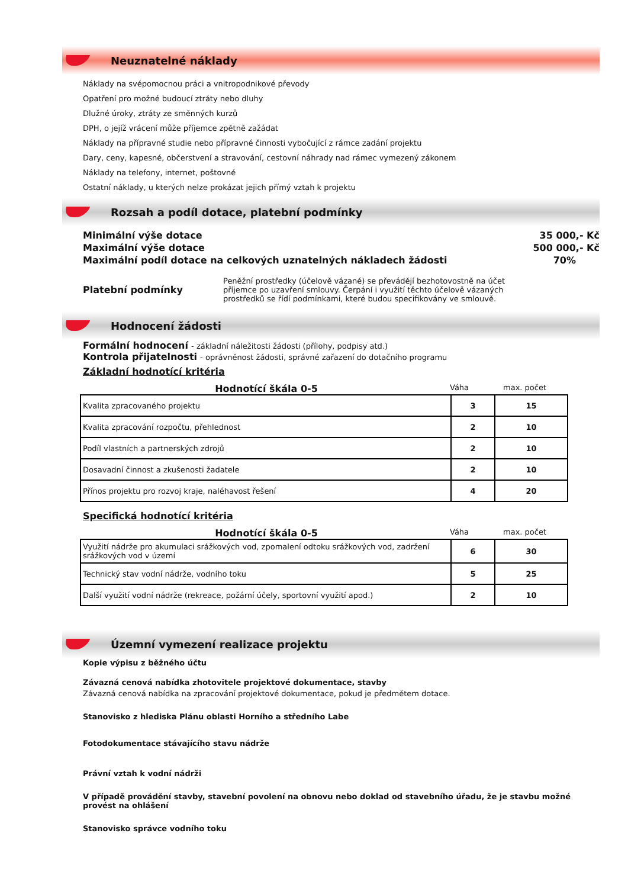Neuznatelné náklady
Náklady na svépomocnou práci a vnitropodnikové převody
Opatření pro možné budoucí ztráty nebo dluhy
Dlužné úroky, ztráty ze směnných kurzů
DPH, o jejíž vrácení může příjemce zpětně zažádat
Náklady na přípravné studie nebo přípravné činnosti vybočující z rámce zadání projektu
Dary, ceny, kapesné, občerstvení a stravování, cestovní náhrady nad rámec vymezený zákonem
Náklady na telefony, internet, poštovné
Ostatní náklady, u kterých nelze prokázat jejich přímý vztah k projektu
Rozsah a podíl dotace, platební podmínky
Minimální výše dotace 35 000,- Kč
Maximální výše dotace 500 000,- Kč
Maximální podíl dotace na celkových uznatelných nákladech žádosti 70%
Platební podmínky
Peněžní prostředky (účelově vázané) se převádějí bezhotovostně na účet příjemce po uzavření smlouvy. Čerpání i využití těchto účelově vázaných prostředků se řídí podmínkami, které budou specifikovány ve smlouvě.
Hodnocení žádosti
Formální hodnocení - základní náležitosti žádosti (přílohy, podpisy atd.)
Kontrola přijatelnosti - oprávněnost žádosti, správné zařazení do dotačního programu
Základní hodnotící kritéria
Hodnotící škála 0-5 Váha max. počet
| Kvalita zpracovaného projektu | 3 | 15 |
| Kvalita zpracování rozpočtu, přehlednost | 2 | 10 |
| Podíl vlastních a partnerských zdrojů | 2 | 10 |
| Dosavadní činnost a zkušenosti žadatele | 2 | 10 |
| Přínos projektu pro rozvoj kraje, naléhavost řešení | 4 | 20 |
Specifická hodnotící kritéria
Hodnotící škála 0-5 Váha max. počet
| Využití nádrže pro akumulaci srážkových vod, zpomalení odtoku srážkových vod, zadržení srážkových vod v území | 6 | 30 |
| Technický stav vodní nádrže, vodního toku | 5 | 25 |
| Další využití vodní nádrže (rekreace, požární účely, sportovní využití apod.) | 2 | 10 |
Územní vymezení realizace projektu
Kopie výpisu z běžného účtu
Závazná cenová nabídka zhotovitele projektové dokumentace, stavby
Závazná cenová nabídka na zpracování projektové dokumentace, pokud je předmětem dotace.
Stanovisko z hlediska Plánu oblasti Horního a středního Labe
Fotodokumentace stávajícího stavu nádrže
Právní vztah k vodní nádrži
V případě provádění stavby, stavební povolení na obnovu nebo doklad od stavebního úřadu, že je stavbu možné provést na ohlášení
Stanovisko správce vodního toku